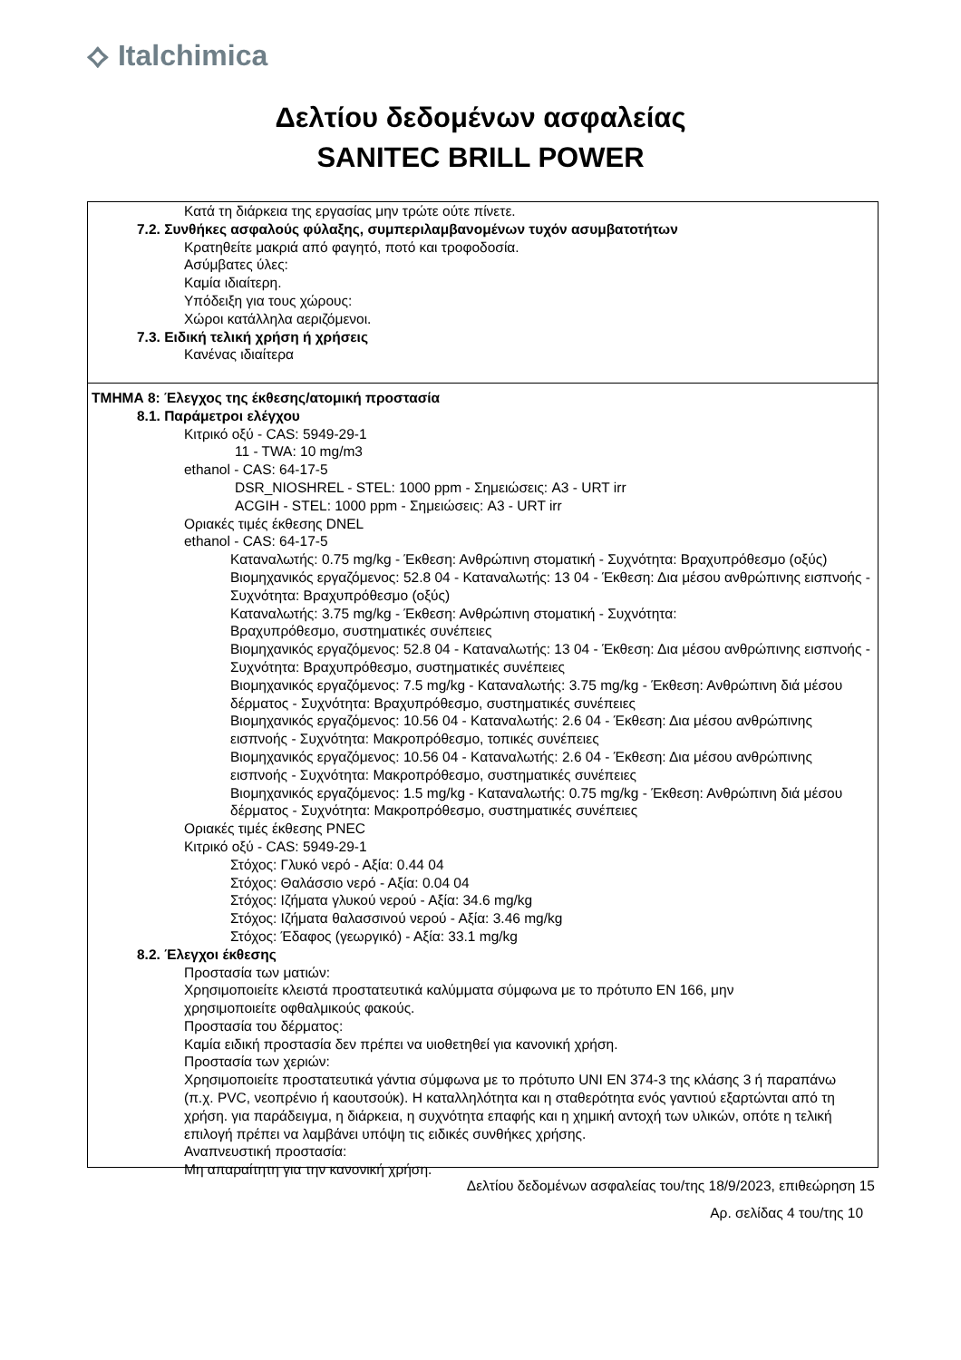⟡ Italchimica
Δελτίου δεδομένων ασφαλείας
SANITEC BRILL POWER
Κατά τη διάρκεια της εργασίας μην τρώτε ούτε πίνετε.
7.2. Συνθήκες ασφαλούς φύλαξης, συμπεριλαμβανομένων τυχόν ασυμβατοτήτων
Κρατηθείτε μακριά από φαγητό, ποτό και τροφοδοσία.
Ασύμβατες ύλες:
Καμία ιδιαίτερη.
Υπόδειξη για τους χώρους:
Χώροι κατάλληλα αεριζόμενοι.
7.3. Ειδική τελική χρήση ή χρήσεις
Κανένας ιδιαίτερα
ΤΜΗΜΑ 8: Έλεγχος της έκθεσης/ατομική προστασία
8.1. Παράμετροι ελέγχου
Κιτρικό οξύ - CAS: 5949-29-1
11 - TWA: 10 mg/m3
ethanol - CAS: 64-17-5
DSR_NIOSHREL - STEL: 1000 ppm - Σημειώσεις: A3 - URT irr
ACGIH - STEL: 1000 ppm - Σημειώσεις: A3 - URT irr
Οριακές τιμές έκθεσης DNEL
ethanol - CAS: 64-17-5
Καταναλωτής: 0.75 mg/kg - Έκθεση: Ανθρώπινη στοματική - Συχνότητα: Βραχυπρόθεσμο (οξύς)
Βιομηχανικός εργαζόμενος: 52.8 04 - Καταναλωτής: 13 04 - Έκθεση: Δια μέσου ανθρώπινης εισπνοής - Συχνότητα: Βραχυπρόθεσμο (οξύς)
Καταναλωτής: 3.75 mg/kg - Έκθεση: Ανθρώπινη στοματική - Συχνότητα:
Βραχυπρόθεσμο, συστηματικές συνέπειες
Βιομηχανικός εργαζόμενος: 52.8 04 - Καταναλωτής: 13 04 - Έκθεση: Δια μέσου ανθρώπινης εισπνοής - Συχνότητα: Βραχυπρόθεσμο, συστηματικές συνέπειες
Βιομηχανικός εργαζόμενος: 7.5 mg/kg - Καταναλωτής: 3.75 mg/kg - Έκθεση: Ανθρώπινη διά μέσου δέρματος - Συχνότητα: Βραχυπρόθεσμο, συστηματικές συνέπειες
Βιομηχανικός εργαζόμενος: 10.56 04 - Καταναλωτής: 2.6 04 - Έκθεση: Δια μέσου ανθρώπινης εισπνοής - Συχνότητα: Μακροπρόθεσμο, τοπικές συνέπειες
Βιομηχανικός εργαζόμενος: 10.56 04 - Καταναλωτής: 2.6 04 - Έκθεση: Δια μέσου ανθρώπινης εισπνοής - Συχνότητα: Μακροπρόθεσμο, συστηματικές συνέπειες
Βιομηχανικός εργαζόμενος: 1.5 mg/kg - Καταναλωτής: 0.75 mg/kg - Έκθεση: Ανθρώπινη διά μέσου δέρματος - Συχνότητα: Μακροπρόθεσμο, συστηματικές συνέπειες
Οριακές τιμές έκθεσης PNEC
Κιτρικό οξύ - CAS: 5949-29-1
Στόχος: Γλυκό νερό - Αξία: 0.44 04
Στόχος: Θαλάσσιο νερό - Αξία: 0.04 04
Στόχος: Ιζήματα γλυκού νερού - Αξία: 34.6 mg/kg
Στόχος: Ιζήματα θαλασσινού νερού - Αξία: 3.46 mg/kg
Στόχος: Έδαφος (γεωργικό) - Αξία: 33.1 mg/kg
8.2. Έλεγχοι έκθεσης
Προστασία των ματιών:
Χρησιμοποιείτε κλειστά προστατευτικά καλύμματα σύμφωνα με το πρότυπο EN 166, μην χρησιμοποιείτε οφθαλμικούς φακούς.
Προστασία του δέρματος:
Καμία ειδική προστασία δεν πρέπει να υιοθετηθεί για κανονική χρήση.
Προστασία των χεριών:
Χρησιμοποιείτε προστατευτικά γάντια σύμφωνα με το πρότυπο UNI EN 374-3 της κλάσης 3 ή παραπάνω (π.χ. PVC, νεοπρένιο ή καουτσούκ). Η καταλληλότητα και η σταθερότητα ενός γαντιού εξαρτώνται από τη χρήση. για παράδειγμα, η διάρκεια, η συχνότητα επαφής και η χημική αντοχή των υλικών, οπότε η τελική επιλογή πρέπει να λαμβάνει υπόψη τις ειδικές συνθήκες χρήσης.
Αναπνευστική προστασία:
Μη απαραίτητη για την κανονική χρήση.
Δελτίου δεδομένων ασφαλείας του/της 18/9/2023, επιθεώρηση 15
Αρ. σελίδας 4 του/της 10